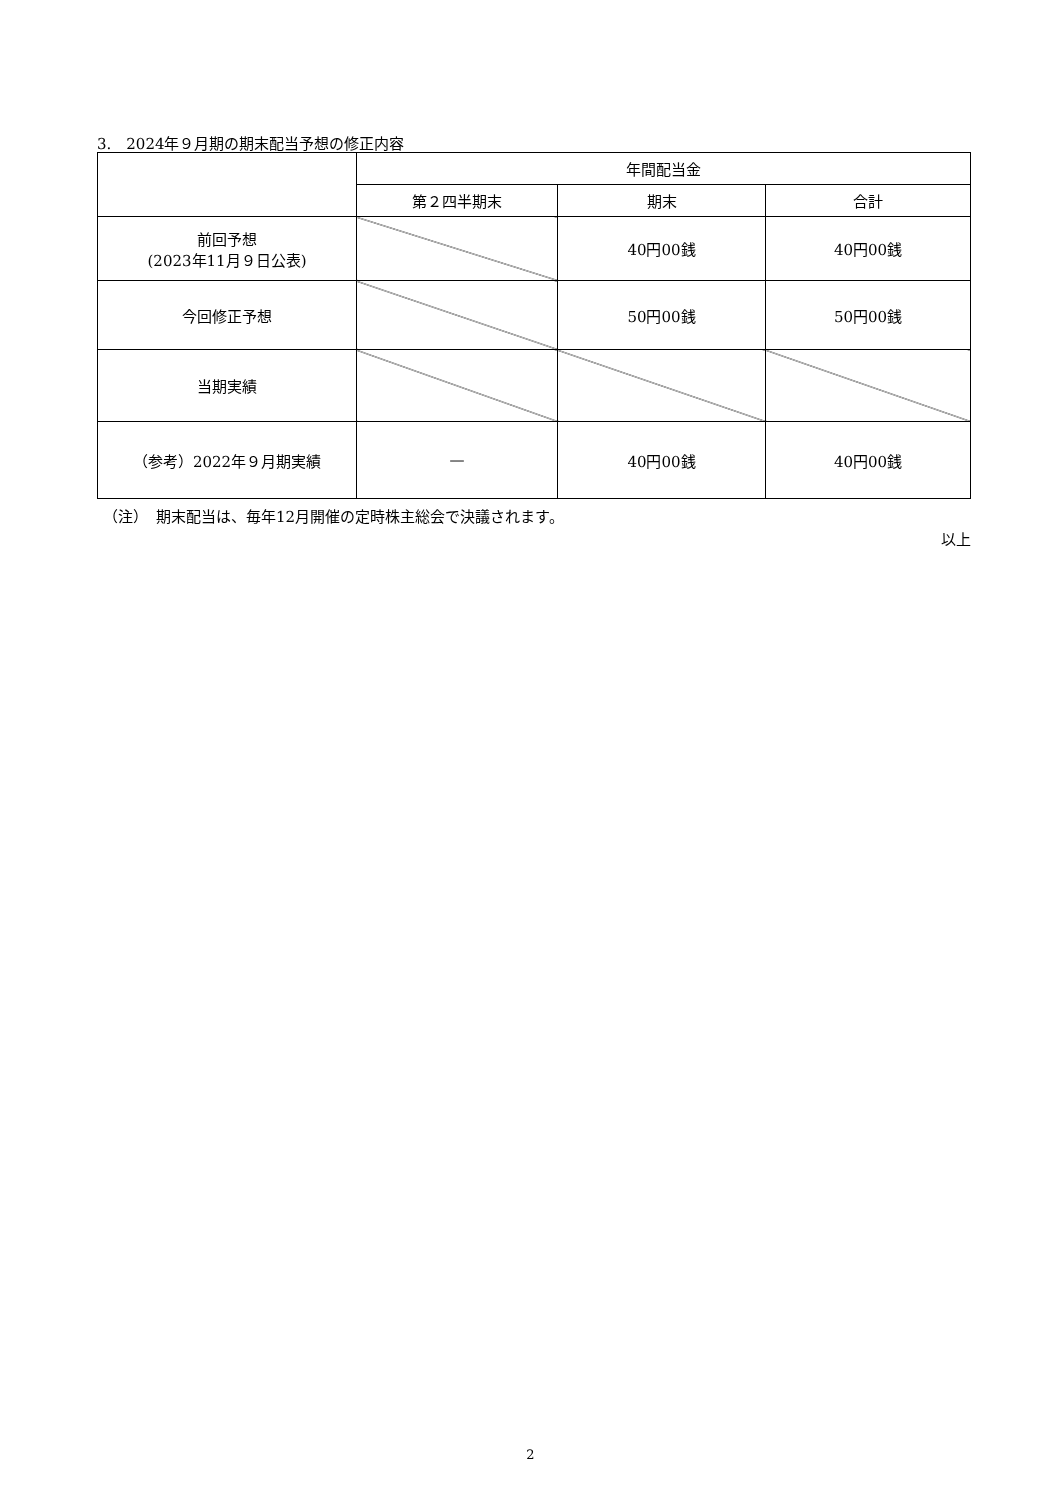3.　2024年９月期の期末配当予想の修正内容
| | 年間配当金 | | |
| --- | --- | --- | --- |
| | 第２四半期末 | 期末 | 合計 |
| 前回予想 (2023年11月９日公表) | | 40円00銭 | 40円00銭 |
| 今回修正予想 | | 50円00銭 | 50円00銭 |
| 当期実績 | | | |
| （参考）2022年９月期実績 | — | 40円00銭 | 40円00銭 |
（注）　期末配当は、毎年12月開催の定時株主総会で決議されます。
以上
2